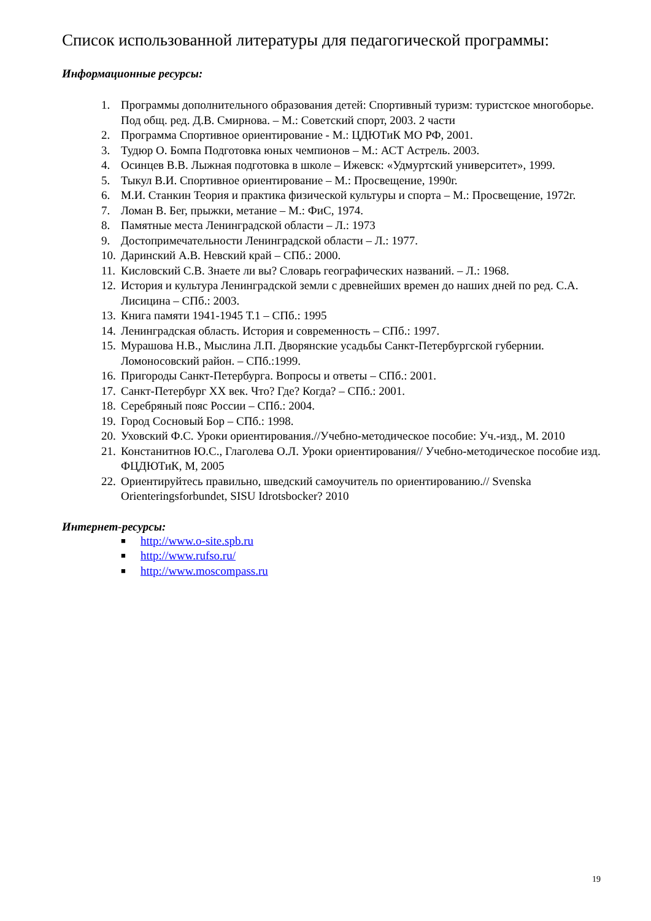Список использованной литературы для педагогической программы:
Информационные ресурсы:
1. Программы дополнительного образования детей: Спортивный туризм: туристское многоборье. Под общ. ред. Д.В. Смирнова. – М.: Советский спорт, 2003. 2 части
2. Программа Спортивное ориентирование - М.: ЦДЮТиК МО РФ, 2001.
3. Тудюр О. Бомпа Подготовка юных чемпионов – М.: АСТ Астрель. 2003.
4. Осинцев В.В. Лыжная подготовка в школе – Ижевск: «Удмуртский университет», 1999.
5. Тыкул В.И. Спортивное ориентирование – М.: Просвещение, 1990г.
6. М.И. Станкин Теория и практика физической культуры и спорта – М.: Просвещение, 1972г.
7. Ломан В. Бег, прыжки, метание – М.: ФиС, 1974.
8. Памятные места Ленинградской области – Л.: 1973
9. Достопримечательности Ленинградской области – Л.: 1977.
10. Даринский А.В. Невский край – СПб.: 2000.
11. Кисловский С.В. Знаете ли вы? Словарь географических названий. – Л.: 1968.
12. История и культура Ленинградской земли с древнейших времен до наших дней по ред. С.А. Лисицина – СПб.: 2003.
13. Книга памяти 1941-1945 Т.1 – СПб.: 1995
14. Ленинградская область. История и современность – СПб.: 1997.
15. Мурашова Н.В., Мыслина Л.П. Дворянские усадьбы Санкт-Петербургской губернии. Ломоносовский район. – СПб.:1999.
16. Пригороды Санкт-Петербурга. Вопросы и ответы – СПб.: 2001.
17. Санкт-Петербург XX век. Что? Где? Когда? – СПб.: 2001.
18. Серебряный пояс России – СПб.: 2004.
19. Город Сосновый Бор – СПб.: 1998.
20. Уховский Ф.С. Уроки ориентирования.//Учебно-методическое пособие: Уч.-изд., М. 2010
21. Констанитнов Ю.С., Глаголева О.Л. Уроки ориентирования// Учебно-методическое пособие изд. ФЦДЮТиК, М, 2005
22. Ориентируйтесь правильно, шведский самоучитель по ориентированию.// Svenska Orienteringsforbundet, SISU Idrotsbocker? 2010
Интернет-ресурсы:
■ http://www.o-site.spb.ru
■ http://www.rufso.ru/
■ http://www.moscompass.ru
19